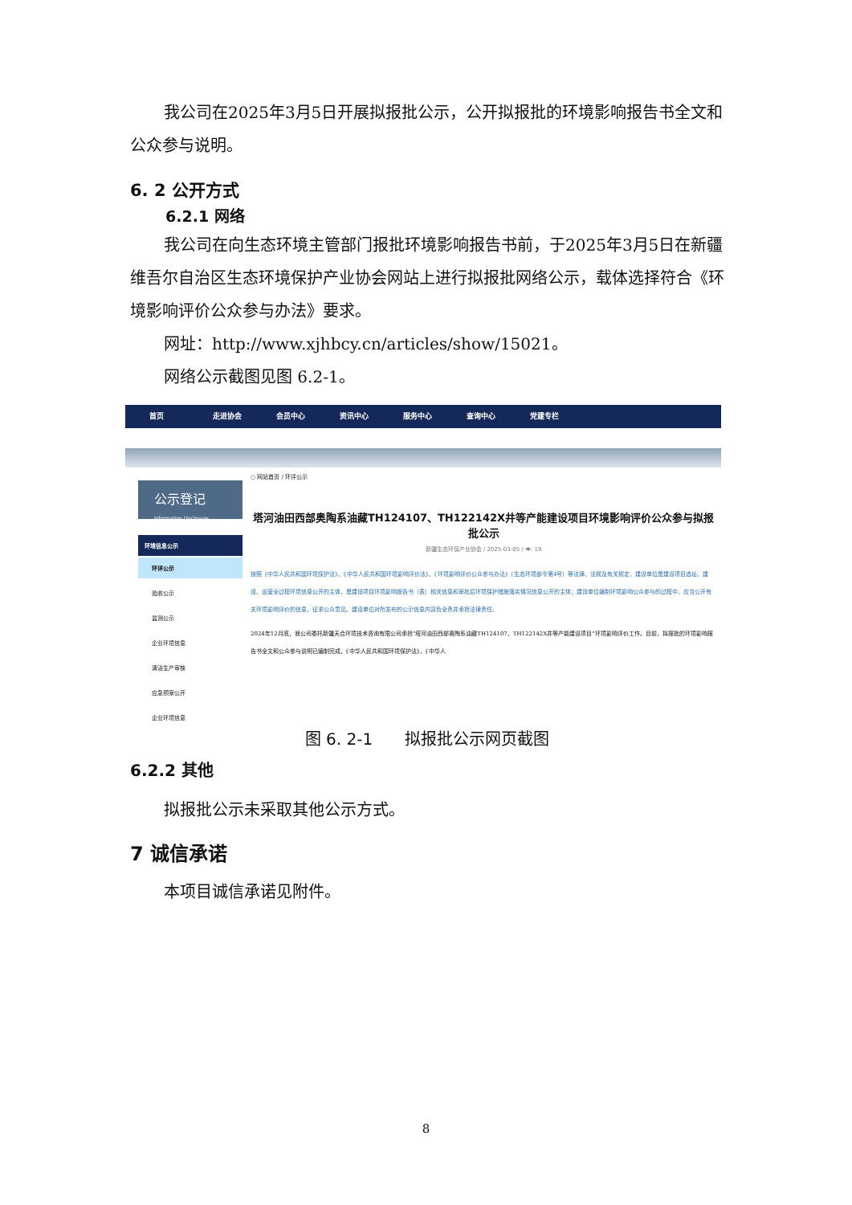我公司在2025年3月5日开展拟报批公示，公开拟报批的环境影响报告书全文和公众参与说明。
6. 2 公开方式
6.2.1 网络
我公司在向生态环境主管部门报批环境影响报告书前，于2025年3月5日在新疆维吾尔自治区生态环境保护产业协会网站上进行拟报批网络公示，载体选择符合《环境影响评价公众参与办法》要求。
网址：http://www.xjhbcy.cn/articles/show/15021。
网络公示截图见图 6.2-1。
首页 走进协会 会员中心 资讯中心 服务中心 查询中心 党建专栏
公示登记
Information Disclosure
环境信息公示
环评公示
验收公示
监测公示
企业环境信息
清洁生产审核
应急预案公开
企业环境信息
○ 网站首页 / 环评公示
塔河油田西部奥陶系油藏TH124107、TH122142X井等产能建设项目环境影响评价公众参与拟报批公示
新疆生态环保产业协会 / 2025-03-05 / 👁: 19
按照《中华人民共和国环境保护法》、《中华人民共和国环境影响评价法》、《环境影响评价公众参与办法》（生态环境部令第4号）等法律、法规及有关规定，建设单位是建设项目选址、建设、运营全过程环境信息公开的主体，是建设项目环境影响报告书（表）相关信息和审批后环境保护措施落实情况信息公开的主体；建设单位编制环境影响公众参与的过程中，应当公开有关环境影响评价的信息，征求公众意见。建设单位对所发布的公示信息内容负全责并承担法律责任。
2024年12月底，我公司委托新疆天合环境技术咨询有限公司承担“塔河油田西部奥陶系油藏TH124107、TH122142X井等产能建设项目”环境影响评价工作。目前，拟报批的环境影响报告书全文和公众参与说明已编制完成，《中华人民共和国环境保护法》、《中华人
图 6. 2-1　　拟报批公示网页截图
6.2.2 其他
拟报批公示未采取其他公示方式。
7 诚信承诺
本项目诚信承诺见附件。
8